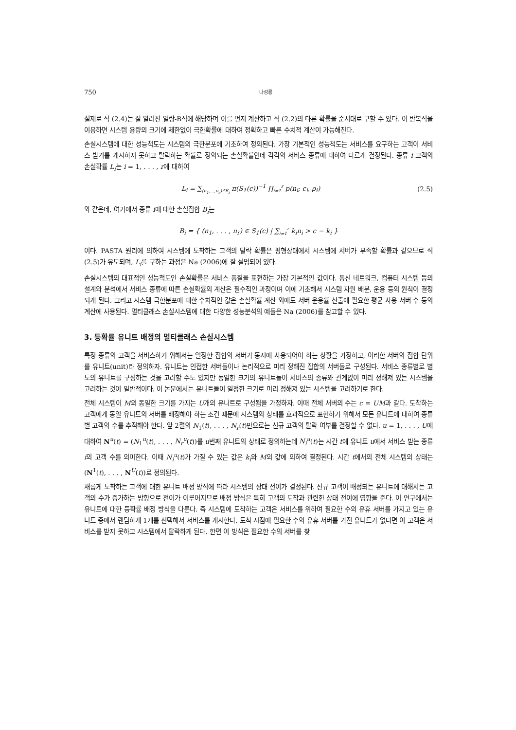750 나성룡
실제로 식 (2.4)는 잘 알려진 얼랑-B식에 해당하며 이를 먼저 계산하고 식 (2.2)의 다른 확률을 순서대로 구할 수 있다. 이 반복식을 이용하면 시스템 용량의 크기에 제한없이 극한확률에 대하여 정확하고 빠른 수치적 계산이 가능해진다.
손실시스템에 대한 성능척도는 시스템의 극한분포에 기초하여 정의된다. 가장 기본적인 성능척도는 서비스를 요구하는 고객이 서비스 받기를 개시하지 못하고 탈락하는 확률로 정의되는 손실확률인데 각각의 서비스 종류에 대하여 다르게 결정된다. 종류 i 고객의 손실확률 L<sub>i</sub>는 i = 1, . . . , r에 대하여
L<sub>i</sub> = ∑<sub>(n<sub>1</sub>,...,n<sub>r</sub>)∈B<sub>i</sub></sub> π(S<sub>1</sub>(c))<sup>−1</sup> ∏<sub>i=1</sub><sup>r</sup> p(n<sub>i</sub>; c<sub>i</sub>, ρ<sub>i</sub>) (2.5)
와 같은데, 여기에서 종류 i에 대한 손실집합 B<sub>i</sub>는
B<sub>i</sub> = { (n<sub>1</sub>, . . . , n<sub>r</sub>) ∈ S<sub>1</sub>(c) | ∑<sub>i=1</sub><sup>r</sup> k<sub>i</sub>n<sub>i</sub> > c − k<sub>i</sub> }
이다. PASTA 원리에 의하여 시스템에 도착하는 고객의 탈락 확률은 평형상태에서 시스템에 서버가 부족할 확률과 같으므로 식 (2.5)가 유도되며, L<sub>i</sub>를 구하는 과정은 Na (2006)에 잘 설명되어 있다.
손실시스템의 대표적인 성능척도인 손실확률은 서비스 품질을 표현하는 가장 기본적인 값이다. 통신 네트워크, 컴퓨터 시스템 등의 설계와 분석에서 서비스 종류에 따른 손실확률의 계산은 필수적인 과정이며 이에 기초해서 시스템 자원 배분, 운용 등의 원칙이 결정되게 된다. 그리고 시스템 극한분포에 대한 수치적인 값은 손실확률 계산 외에도 서버 운용률 산출에 필요한 평균 사용 서버 수 등의 계산에 사용된다. 멀티클래스 손실시스템에 대한 다양한 성능분석의 예들은 Na (2006)를 참고할 수 있다.
3. 등확률 유니트 배정의 멀티클래스 손실시스템
특정 종류의 고객을 서비스하기 위해서는 일정한 집합의 서버가 동시에 사용되어야 하는 상황을 가정하고, 이러한 서버의 집합 단위를 유니트(unit)라 정의하자. 유니트는 인접한 서버들이나 논리적으로 미리 정해진 집합의 서버들로 구성된다. 서비스 종류별로 별도의 유니트를 구성하는 것을 고려할 수도 있지만 동일한 크기의 유니트들이 서비스의 종류와 관계없이 미리 정해져 있는 시스템을 고려하는 것이 일반적이다. 이 논문에서는 유니트들이 일정한 크기로 미리 정해져 있는 시스템을 고려하기로 한다.
전체 시스템이 M의 동일한 크기를 가지는 U개의 유니트로 구성됨을 가정하자. 이때 전체 서버의 수는 c = UM과 같다. 도착하는 고객에게 동일 유니트의 서버를 배정해야 하는 조건 때문에 시스템의 상태를 효과적으로 표현하기 위해서 모든 유니트에 대하여 종류별 고객의 수를 추적해야 한다. 앞 2절의 N<sub>1</sub>(t), . . . , N<sub>r</sub>(t)만으로는 신규 고객의 탈락 여부를 결정할 수 없다. u = 1, . . . , U에 대하여 N<sup>u</sup>(t) = (N<sub>1</sub><sup>u</sup>(t), . . . , N<sub>r</sub><sup>u</sup>(t))를 u번째 유니트의 상태로 정의하는데 N<sub>i</sub><sup>u</sup>(t)는 시간 t에 유니트 u에서 서비스 받는 종류 i의 고객 수를 의미한다. 이때 N<sub>i</sub><sup>u</sup>(t)가 가질 수 있는 값은 k<sub>i</sub>와 M의 값에 의하여 결정된다. 시간 t에서의 전체 시스템의 상태는 (N<sup>1</sup>(t), . . . , N<sup>U</sup>(t))로 정의된다.
새롭게 도착하는 고객에 대한 유니트 배정 방식에 따라 시스템의 상태 전이가 결정된다. 신규 고객이 배정되는 유니트에 대해서는 고객의 수가 증가하는 방향으로 전이가 이루어지므로 배정 방식은 특히 고객의 도착과 관련한 상태 전이에 영향을 준다. 이 연구에서는 유니트에 대한 등확률 배정 방식을 다룬다. 즉 시스템에 도착하는 고객은 서비스를 위하여 필요한 수의 유휴 서버를 가지고 있는 유니트 중에서 랜덤하게 1개를 선택해서 서비스를 개시한다. 도착 시점에 필요한 수의 유휴 서버를 가진 유니트가 없다면 이 고객은 서비스를 받지 못하고 시스템에서 탈락하게 된다. 한편 이 방식은 필요한 수의 서버를 찾